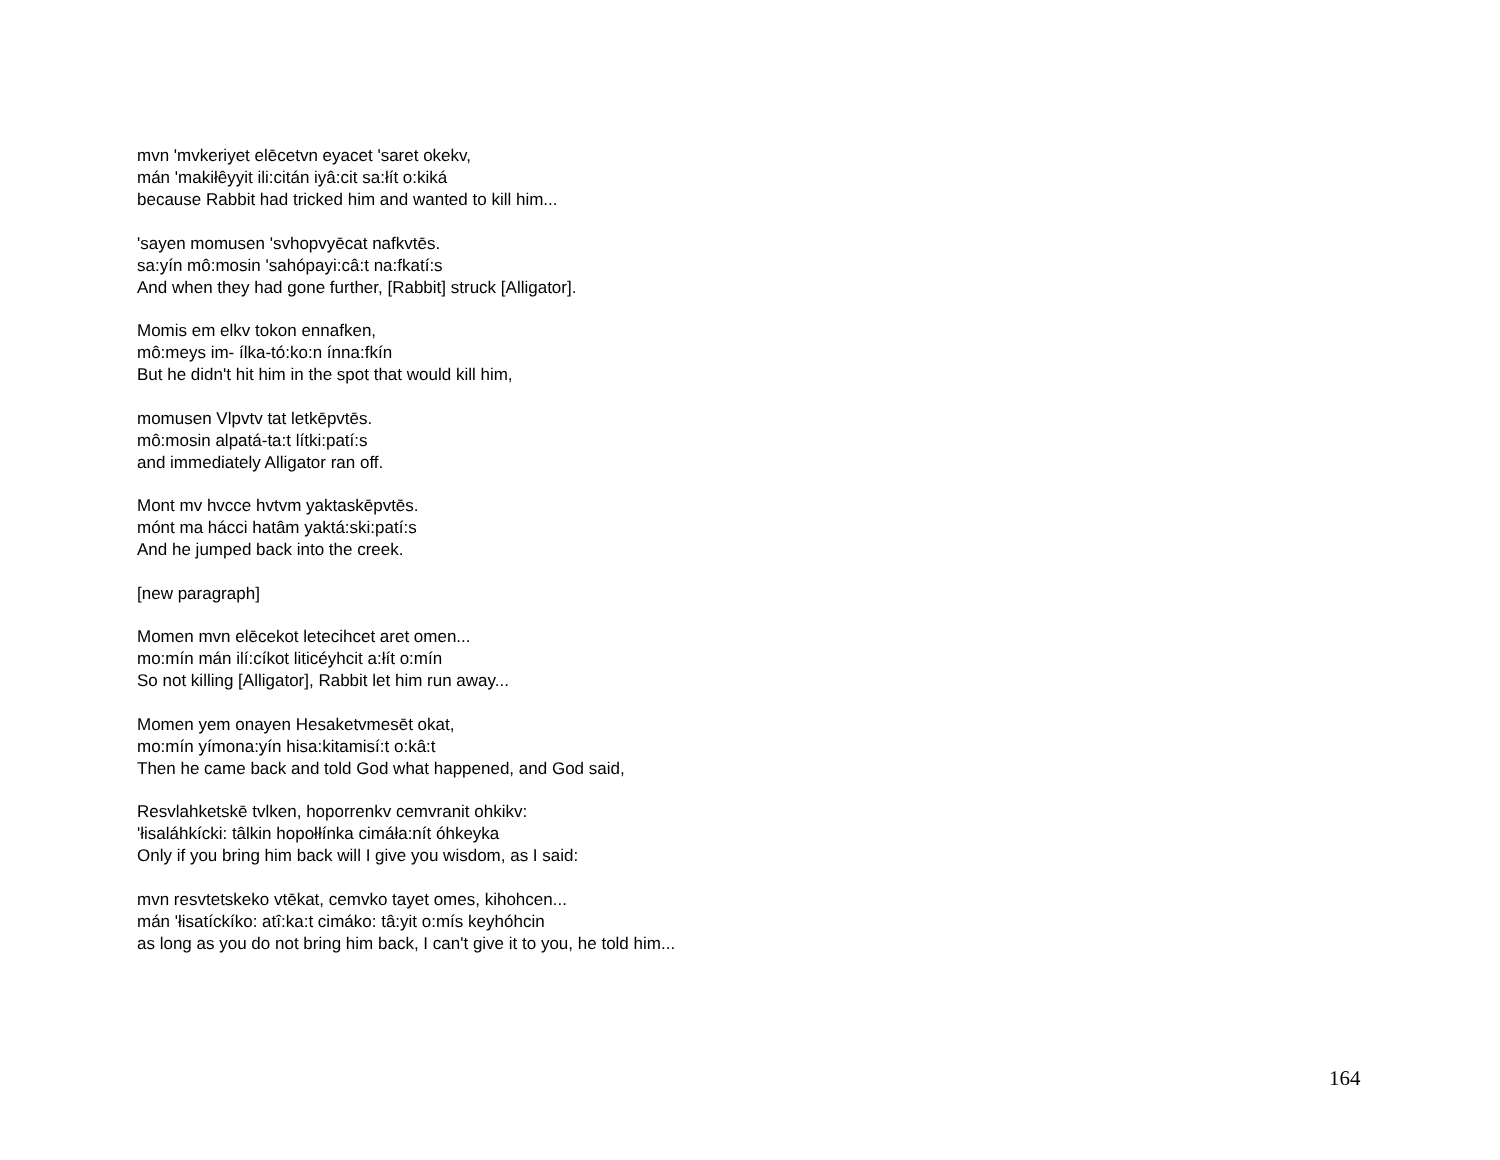mvn 'mvkeriyet elēcetvn eyacet 'saret okekv,
mán 'makiłêyyit ili:citán iyâ:cit sa:łít o:kiká
because Rabbit had tricked him and wanted to kill him...
'sayen momusen 'svhopvyēcat nafkvtēs.
sa:yín mô:mosin 'sahópayi:câ:t na:fkatí:s
And when they had gone further, [Rabbit] struck [Alligator].
Momis em elkv tokon ennafken,
mô:meys im- ílka-tó:ko:n ínna:fkín
But he didn't hit him in the spot that would kill him,
momusen Vlpvtv tat letkēpvtēs.
mô:mosin alpatá-ta:t lítki:patí:s
and immediately Alligator ran off.
Mont mv hvcce hvtvm yaktaskēpvtēs.
mónt ma hácci hatâm yaktá:ski:patí:s
And he jumped back into the creek.
[new paragraph]
Momen mvn elēcekot letecihcet aret omen...
mo:mín mán ilí:cíkot liticéyhcit a:łít o:mín
So not killing [Alligator], Rabbit let him run away...
Momen yem onayen Hesaketvmesēt okat,
mo:mín yímona:yín hisa:kitamisí:t o:kâ:t
Then he came back and told God what happened, and God said,
Resvlahketskē tvlken, hoporrenkv cemvranit ohkikv:
'łisaláhkícki: tâlkin hopołłínka cimáła:nít óhkeyka
Only if you bring him back will I give you wisdom, as I said:
mvn resvtetskeko vtēkat, cemvko tayet omes, kihohcen...
mán 'łisatíckíko: atî:ka:t cimáko: tâ:yit o:mís keyhóhcin
as long as you do not bring him back, I can't give it to you, he told him...
164